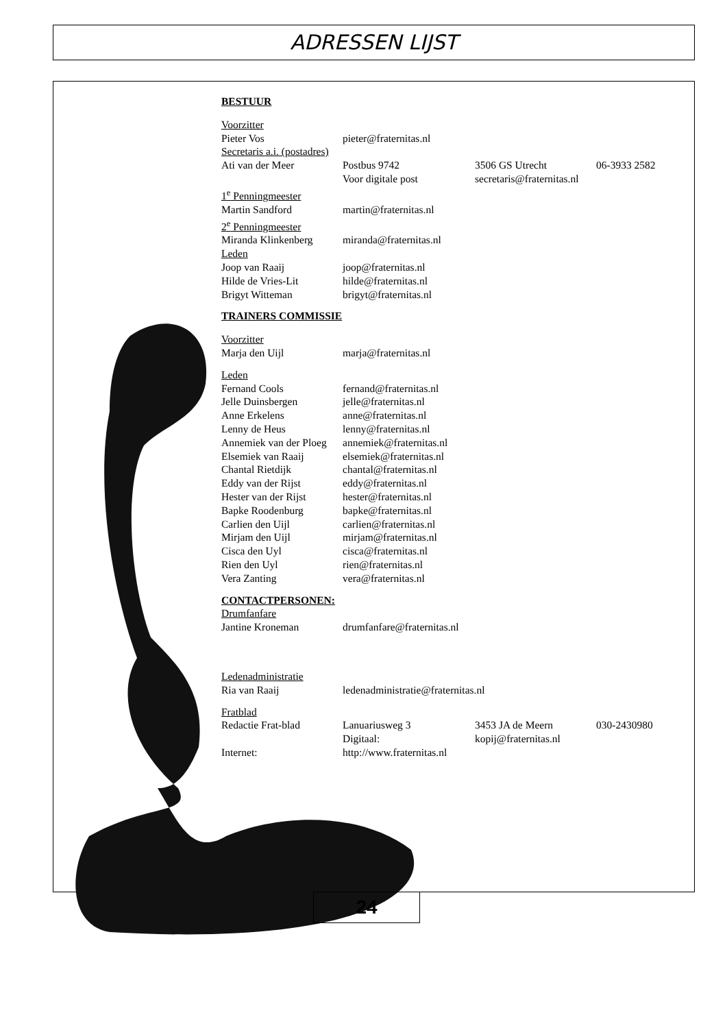ADRESSEN LIJST
BESTUUR
Voorzitter
Pieter Vos pieter@fraternitas.nl
Secretaris a.i. (postadres)
Ati van der Meer Postbus 9742 3506 GS Utrecht 06-3933 2582
Voor digitale post secretaris@fraternitas.nl
1<sup>e</sup> Penningmeester
Martin Sandford martin@fraternitas.nl
2<sup>e</sup> Penningmeester
Miranda Klinkenberg miranda@fraternitas.nl
Leden
Joop van Raaij joop@fraternitas.nl
Hilde de Vries-Lit hilde@fraternitas.nl
Brigyt Witteman brigyt@fraternitas.nl
TRAINERS COMMISSIE
Voorzitter
Marja den Uijl marja@fraternitas.nl
Leden
Fernand Cools fernand@fraternitas.nl
Jelle Duinsbergen jelle@fraternitas.nl
Anne Erkelens anne@fraternitas.nl
Lenny de Heus lenny@fraternitas.nl
Annemiek van der Ploeg annemiek@fraternitas.nl
Elsemiek van Raaij elsemiek@fraternitas.nl
Chantal Rietdijk chantal@fraternitas.nl
Eddy van der Rijst eddy@fraternitas.nl
Hester van der Rijst hester@fraternitas.nl
Bapke Roodenburg bapke@fraternitas.nl
Carlien den Uijl carlien@fraternitas.nl
Mirjam den Uijl mirjam@fraternitas.nl
Cisca den Uyl cisca@fraternitas.nl
Rien den Uyl rien@fraternitas.nl
Vera Zanting vera@fraternitas.nl
CONTACTPERSONEN:
Drumfanfare
Jantine Kroneman drumfanfare@fraternitas.nl
Ledenadministratie
Ria van Raaij ledenadministratie@fraternitas.nl
Fratblad
Redactie Frat-blad Lanuariusweg 3 3453 JA de Meern 030-2430980
Digitaal: kopij@fraternitas.nl
Internet: http://www.fraternitas.nl
24